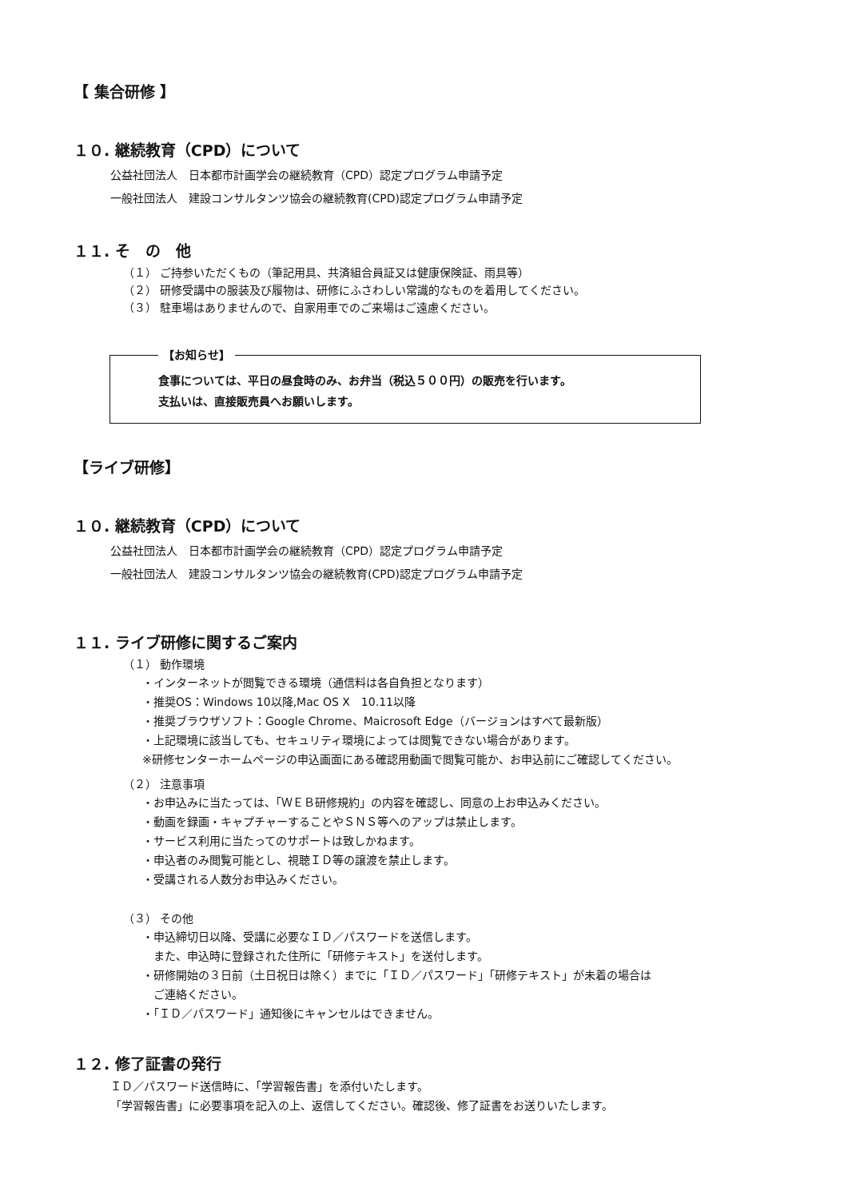【 集合研修 】
１０. 継続教育（CPD）について
公益社団法人　日本都市計画学会の継続教育（CPD）認定プログラム申請予定
一般社団法人　建設コンサルタンツ協会の継続教育(CPD)認定プログラム申請予定
１１. そ　の　他
（１） ご持参いただくもの（筆記用具、共済組合員証又は健康保険証、雨具等）
（２） 研修受講中の服装及び履物は、研修にふさわしい常識的なものを着用してください。
（３） 駐車場はありませんので、自家用車でのご来場はご遠慮ください。
【お知らせ】
食事については、平日の昼食時のみ、お弁当（税込５００円）の販売を行います。
支払いは、直接販売員へお願いします。
【ライブ研修】
１０. 継続教育（CPD）について
公益社団法人　日本都市計画学会の継続教育（CPD）認定プログラム申請予定
一般社団法人　建設コンサルタンツ協会の継続教育(CPD)認定プログラム申請予定
１１. ライブ研修に関するご案内
（１） 動作環境
・インターネットが閲覧できる環境（通信料は各自負担となります）
・推奨OS：Windows 10以降,Mac OS X　10.11以降
・推奨ブラウザソフト：Google Chrome、Maicrosoft Edge（バージョンはすべて最新版）
・上記環境に該当しても、セキュリティ環境によっては閲覧できない場合があります。
※研修センターホームページの申込画面にある確認用動画で閲覧可能か、お申込前にご確認してください。
（２） 注意事項
・お申込みに当たっては、「ＷＥＢ研修規約」の内容を確認し、同意の上お申込みください。
・動画を録画・キャプチャーすることやＳＮＳ等へのアップは禁止します。
・サービス利用に当たってのサポートは致しかねます。
・申込者のみ閲覧可能とし、視聴ＩＤ等の譲渡を禁止します。
・受講される人数分お申込みください。
（３） その他
・申込締切日以降、受講に必要なＩＤ／パスワードを送信します。
　また、申込時に登録された住所に「研修テキスト」を送付します。
・研修開始の３日前（土日祝日は除く）までに「ＩＤ／パスワード」「研修テキスト」が未着の場合は
　ご連絡ください。
・「ＩＤ／パスワード」通知後にキャンセルはできません。
１２. 修了証書の発行
ＩＤ／パスワード送信時に、「学習報告書」を添付いたします。
「学習報告書」に必要事項を記入の上、返信してください。確認後、修了証書をお送りいたします。